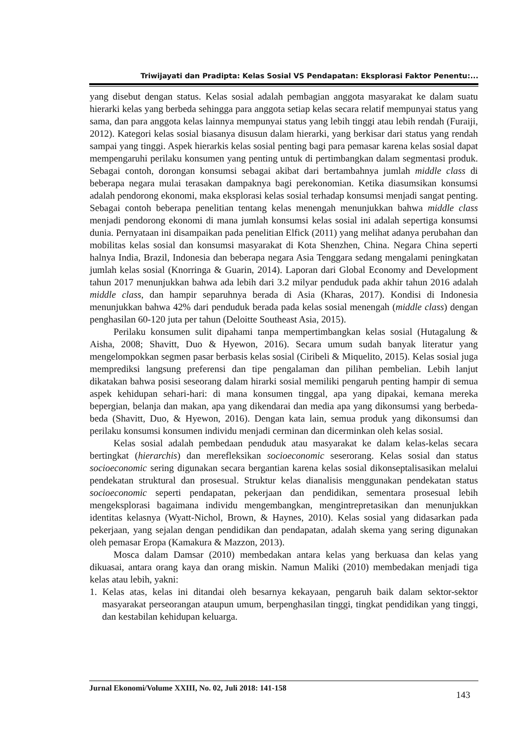Triwijayati dan Pradipta: Kelas Sosial VS Pendapatan: Eksplorasi Faktor Penentu:...
yang disebut dengan status. Kelas sosial adalah pembagian anggota masyarakat ke dalam suatu hierarki kelas yang berbeda sehingga para anggota setiap kelas secara relatif mempunyai status yang sama, dan para anggota kelas lainnya mempunyai status yang lebih tinggi atau lebih rendah (Furaiji, 2012). Kategori kelas sosial biasanya disusun dalam hierarki, yang berkisar dari status yang rendah sampai yang tinggi. Aspek hierarkis kelas sosial penting bagi para pemasar karena kelas sosial dapat mempengaruhi perilaku konsumen yang penting untuk di pertimbangkan dalam segmentasi produk. Sebagai contoh, dorongan konsumsi sebagai akibat dari bertambahnya jumlah middle class di beberapa negara mulai terasakan dampaknya bagi perekonomian. Ketika diasumsikan konsumsi adalah pendorong ekonomi, maka eksplorasi kelas sosial terhadap konsumsi menjadi sangat penting. Sebagai contoh beberapa penelitian tentang kelas menengah menunjukkan bahwa middle class menjadi pendorong ekonomi di mana jumlah konsumsi kelas sosial ini adalah sepertiga konsumsi dunia. Pernyataan ini disampaikan pada penelitian Elfick (2011) yang melihat adanya perubahan dan mobilitas kelas sosial dan konsumsi masyarakat di Kota Shenzhen, China. Negara China seperti halnya India, Brazil, Indonesia dan beberapa negara Asia Tenggara sedang mengalami peningkatan jumlah kelas sosial (Knorringa & Guarin, 2014). Laporan dari Global Economy and Development tahun 2017 menunjukkan bahwa ada lebih dari 3.2 milyar penduduk pada akhir tahun 2016 adalah middle class, dan hampir separuhnya berada di Asia (Kharas, 2017). Kondisi di Indonesia menunjukkan bahwa 42% dari penduduk berada pada kelas sosial menengah (middle class) dengan penghasilan 60-120 juta per tahun (Deloitte Southeast Asia, 2015).
Perilaku konsumen sulit dipahami tanpa mempertimbangkan kelas sosial (Hutagalung & Aisha, 2008; Shavitt, Duo & Hyewon, 2016). Secara umum sudah banyak literatur yang mengelompokkan segmen pasar berbasis kelas sosial (Ciribeli & Miquelito, 2015). Kelas sosial juga memprediksi langsung preferensi dan tipe pengalaman dan pilihan pembelian. Lebih lanjut dikatakan bahwa posisi seseorang dalam hirarki sosial memiliki pengaruh penting hampir di semua aspek kehidupan sehari-hari: di mana konsumen tinggal, apa yang dipakai, kemana mereka bepergian, belanja dan makan, apa yang dikendarai dan media apa yang dikonsumsi yang berbeda-beda (Shavitt, Duo, & Hyewon, 2016). Dengan kata lain, semua produk yang dikonsumsi dan perilaku konsumsi konsumen individu menjadi cerminan dan dicerminkan oleh kelas sosial.
Kelas sosial adalah pembedaan penduduk atau masyarakat ke dalam kelas-kelas secara bertingkat (hierarchis) dan merefleksikan socioeconomic seserorang. Kelas sosial dan status socioeconomic sering digunakan secara bergantian karena kelas sosial dikonseptalisasikan melalui pendekatan struktural dan prosesual. Struktur kelas dianalisis menggunakan pendekatan status socioeconomic seperti pendapatan, pekerjaan dan pendidikan, sementara prosesual lebih mengeksplorasi bagaimana individu mengembangkan, mengintrepretasikan dan menunjukkan identitas kelasnya (Wyatt-Nichol, Brown, & Haynes, 2010). Kelas sosial yang didasarkan pada pekerjaan, yang sejalan dengan pendidikan dan pendapatan, adalah skema yang sering digunakan oleh pemasar Eropa (Kamakura & Mazzon, 2013).
Mosca dalam Damsar (2010) membedakan antara kelas yang berkuasa dan kelas yang dikuasai, antara orang kaya dan orang miskin. Namun Maliki (2010) membedakan menjadi tiga kelas atau lebih, yakni:
1. Kelas atas, kelas ini ditandai oleh besarnya kekayaan, pengaruh baik dalam sektor-sektor masyarakat perseorangan ataupun umum, berpenghasilan tinggi, tingkat pendidikan yang tinggi, dan kestabilan kehidupan keluarga.
Jurnal Ekonomi/Volume XXIII, No. 02, Juli 2018: 141-158
143